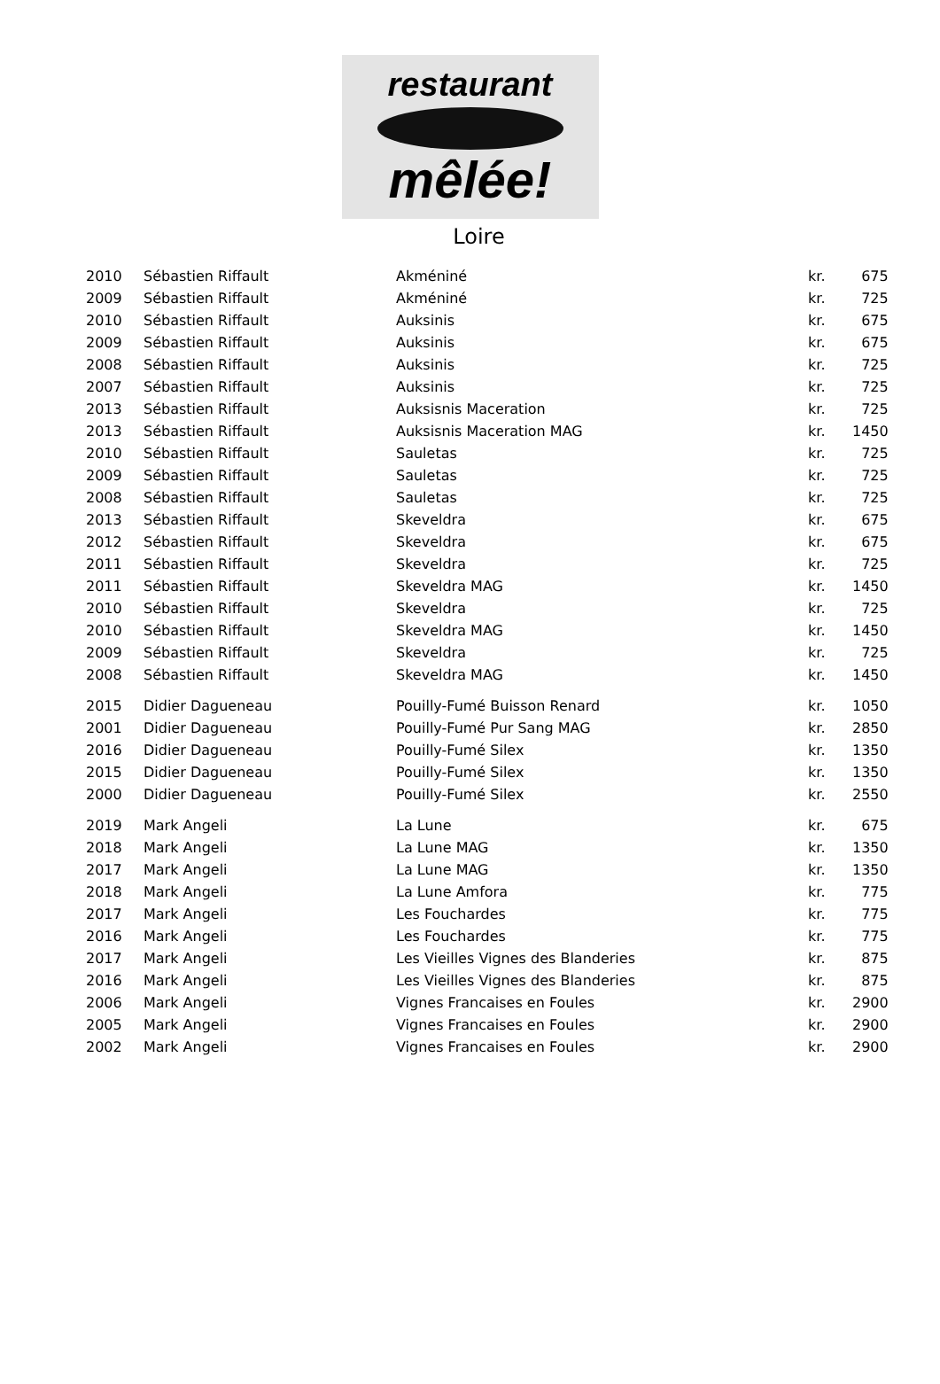restaurant
mêlée!
Loire
| 2010 | Sébastien Riffault | Akméniné | kr. | 675 |
| 2009 | Sébastien Riffault | Akméniné | kr. | 725 |
| 2010 | Sébastien Riffault | Auksinis | kr. | 675 |
| 2009 | Sébastien Riffault | Auksinis | kr. | 675 |
| 2008 | Sébastien Riffault | Auksinis | kr. | 725 |
| 2007 | Sébastien Riffault | Auksinis | kr. | 725 |
| 2013 | Sébastien Riffault | Auksisnis Maceration | kr. | 725 |
| 2013 | Sébastien Riffault | Auksisnis Maceration MAG | kr. | 1450 |
| 2010 | Sébastien Riffault | Sauletas | kr. | 725 |
| 2009 | Sébastien Riffault | Sauletas | kr. | 725 |
| 2008 | Sébastien Riffault | Sauletas | kr. | 725 |
| 2013 | Sébastien Riffault | Skeveldra | kr. | 675 |
| 2012 | Sébastien Riffault | Skeveldra | kr. | 675 |
| 2011 | Sébastien Riffault | Skeveldra | kr. | 725 |
| 2011 | Sébastien Riffault | Skeveldra MAG | kr. | 1450 |
| 2010 | Sébastien Riffault | Skeveldra | kr. | 725 |
| 2010 | Sébastien Riffault | Skeveldra MAG | kr. | 1450 |
| 2009 | Sébastien Riffault | Skeveldra | kr. | 725 |
| 2008 | Sébastien Riffault | Skeveldra MAG | kr. | 1450 |
| 2015 | Didier Dagueneau | Pouilly-Fumé Buisson Renard | kr. | 1050 |
| 2001 | Didier Dagueneau | Pouilly-Fumé Pur Sang MAG | kr. | 2850 |
| 2016 | Didier Dagueneau | Pouilly-Fumé Silex | kr. | 1350 |
| 2015 | Didier Dagueneau | Pouilly-Fumé Silex | kr. | 1350 |
| 2000 | Didier Dagueneau | Pouilly-Fumé Silex | kr. | 2550 |
| 2019 | Mark Angeli | La Lune | kr. | 675 |
| 2018 | Mark Angeli | La Lune MAG | kr. | 1350 |
| 2017 | Mark Angeli | La Lune MAG | kr. | 1350 |
| 2018 | Mark Angeli | La Lune Amfora | kr. | 775 |
| 2017 | Mark Angeli | Les Fouchardes | kr. | 775 |
| 2016 | Mark Angeli | Les Fouchardes | kr. | 775 |
| 2017 | Mark Angeli | Les Vieilles Vignes des Blanderies | kr. | 875 |
| 2016 | Mark Angeli | Les Vieilles Vignes des Blanderies | kr. | 875 |
| 2006 | Mark Angeli | Vignes Francaises en Foules | kr. | 2900 |
| 2005 | Mark Angeli | Vignes Francaises en Foules | kr. | 2900 |
| 2002 | Mark Angeli | Vignes Francaises en Foules | kr. | 2900 |